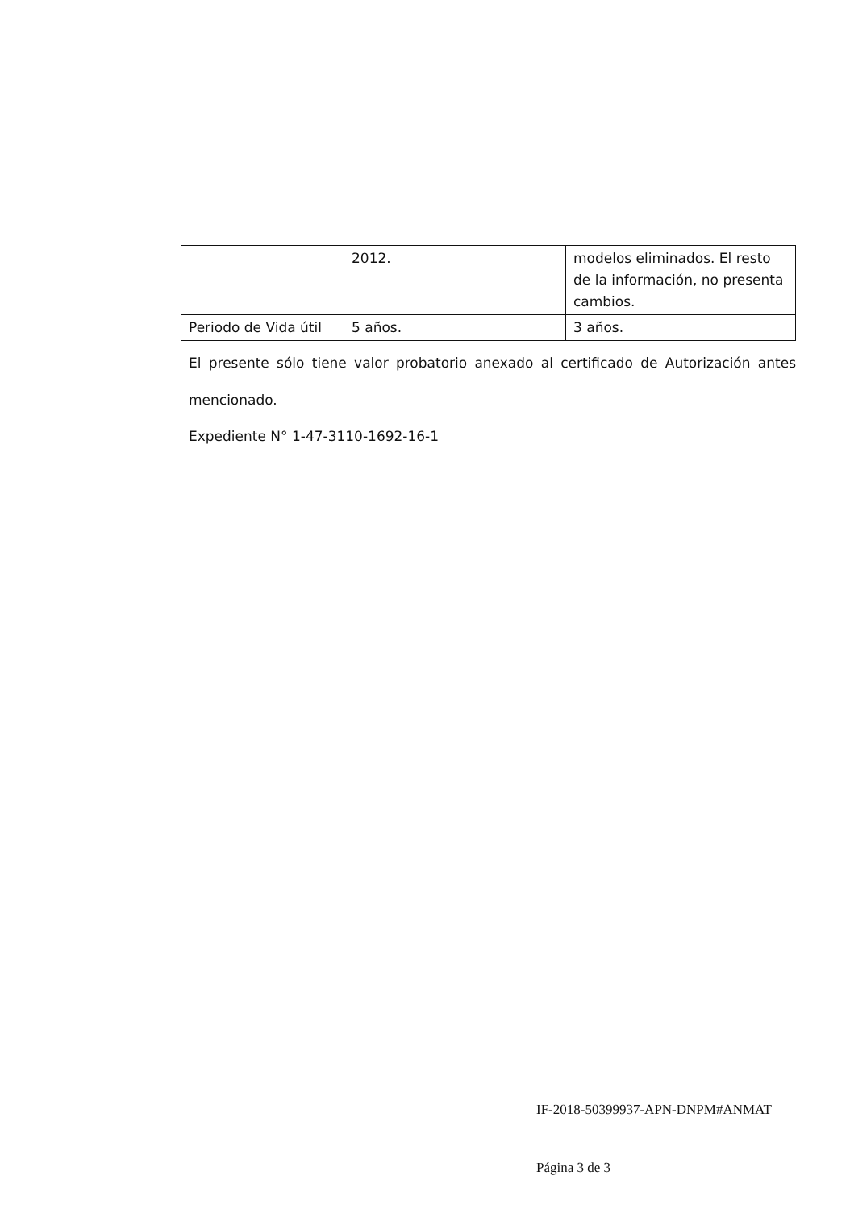| | 2012. | modelos eliminados. El resto de la información, no presenta cambios. |
| Periodo de Vida útil | 5 años. | 3 años. |
El presente sólo tiene valor probatorio anexado al certificado de Autorización antes mencionado.
Expediente N° 1-47-3110-1692-16-1
IF-2018-50399937-APN-DNPM#ANMAT
Página 3 de 3